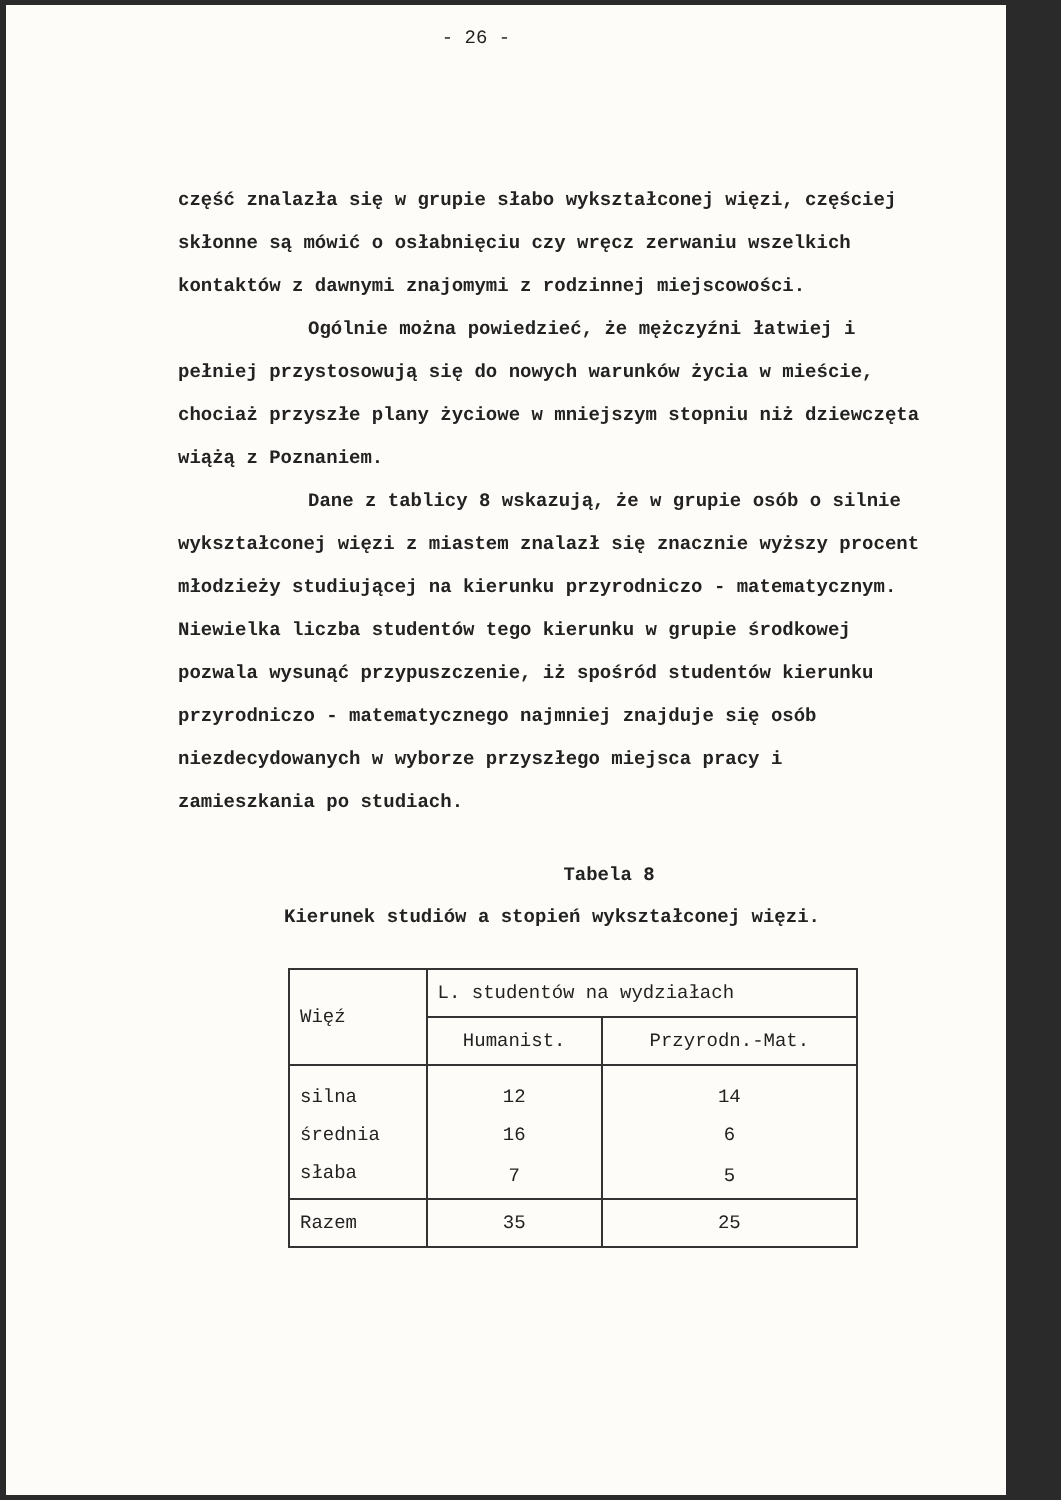- 26 -
część znalazła się w grupie słabo wykształconej więzi, częściej skłonne są mówić o osłabnięciu czy wręcz zerwaniu wszelkich kontaktów z dawnymi znajomymi z rodzinnej miejscowości.
Ogólnie można powiedzieć, że mężczyźni łatwiej i pełniej przystosowują się do nowych warunków życia w mieście, chociaż przyszłe plany życiowe w mniejszym stopniu niż dziewczęta wiążą z Poznaniem.
Dane z tablicy 8 wskazują, że w grupie osób o silnie wykształconej więzi z miastem znalazł się znacznie wyższy procent młodzieży studiującej na kierunku przyrodniczo - matematycznym. Niewielka liczba studentów tego kierunku w grupie środkowej pozwala wysunąć przypuszczenie, iż spośród studentów kierunku przyrodniczo - matematycznego najmniej znajduje się osób niezdecydowanych w wyborze przyszłego miejsca pracy i zamieszkania po studiach.
Tabela 8
Kierunek studiów a stopień wykształconej więzi.
| Więź | L. studentów na wydziałach | |
| --- | --- | --- |
| | Humanist. | Przyrodn.-Mat. |
| silna | 12 | 14 |
| średnia | 16 | 6 |
| słaba | 7 | 5 |
| Razem | 35 | 25 |